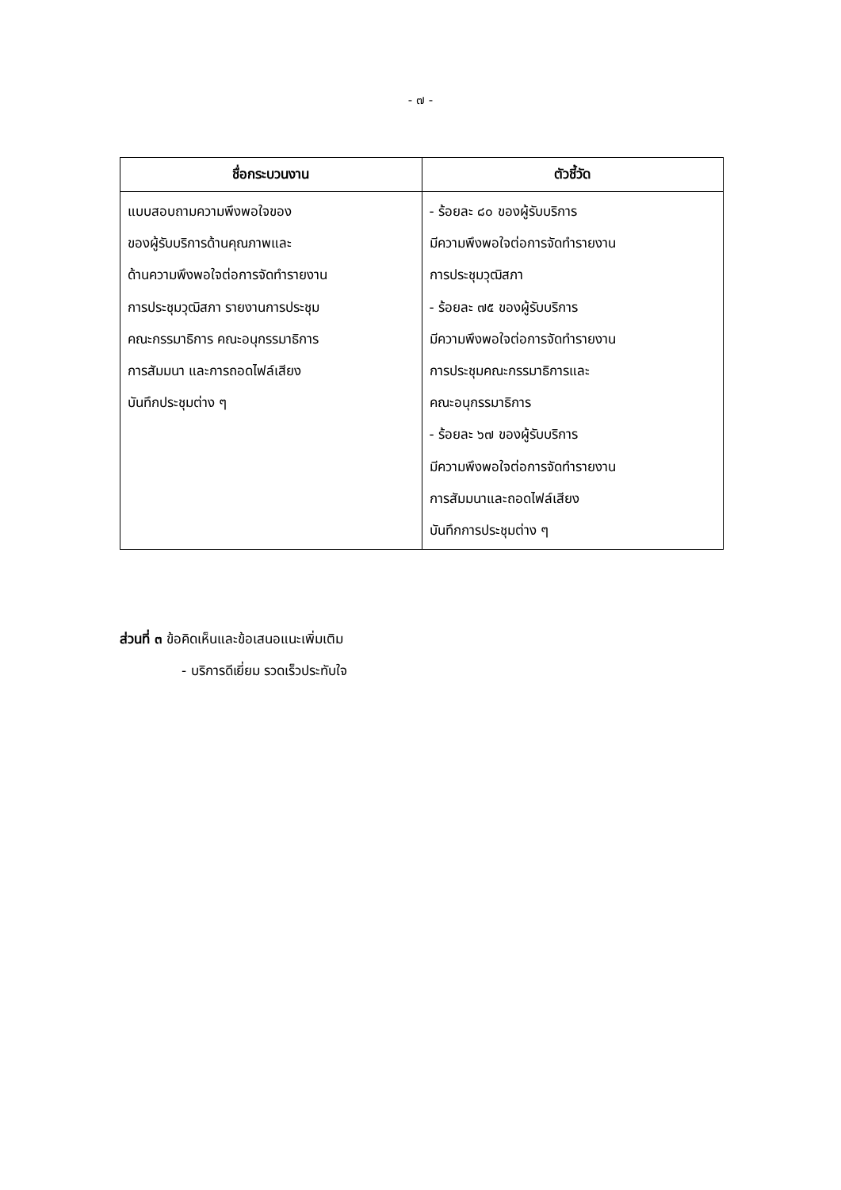- ๗ -
| ชื่อกระบวนงาน | ตัวชี้วัด |
| --- | --- |
| แบบสอบถามความพึงพอใจของ ของผู้รับบริการด้านคุณภาพและ ด้านความพึงพอใจต่อการจัดทำรายงาน การประชุมวุฒิสภา รายงานการประชุม คณะกรรมาธิการ คณะอนุกรรมาธิการ การสัมมนา และการถอดไฟล์เสียง บันทึกประชุมต่าง ๆ | - ร้อยละ ๘๐ ของผู้รับบริการ มีความพึงพอใจต่อการจัดทำรายงาน การประชุมวุฒิสภา - ร้อยละ ๗๕ ของผู้รับบริการ มีความพึงพอใจต่อการจัดทำรายงาน การประชุมคณะกรรมาธิการและ คณะอนุกรรมาธิการ - ร้อยละ ๖๗ ของผู้รับบริการ มีความพึงพอใจต่อการจัดทำรายงาน การสัมมนาและถอดไฟล์เสียง บันทึกการประชุมต่าง ๆ |
ส่วนที่ ๓ ข้อคิดเห็นและข้อเสนอแนะเพิ่มเติม
- บริการดีเยี่ยม รวดเร็วประทับใจ